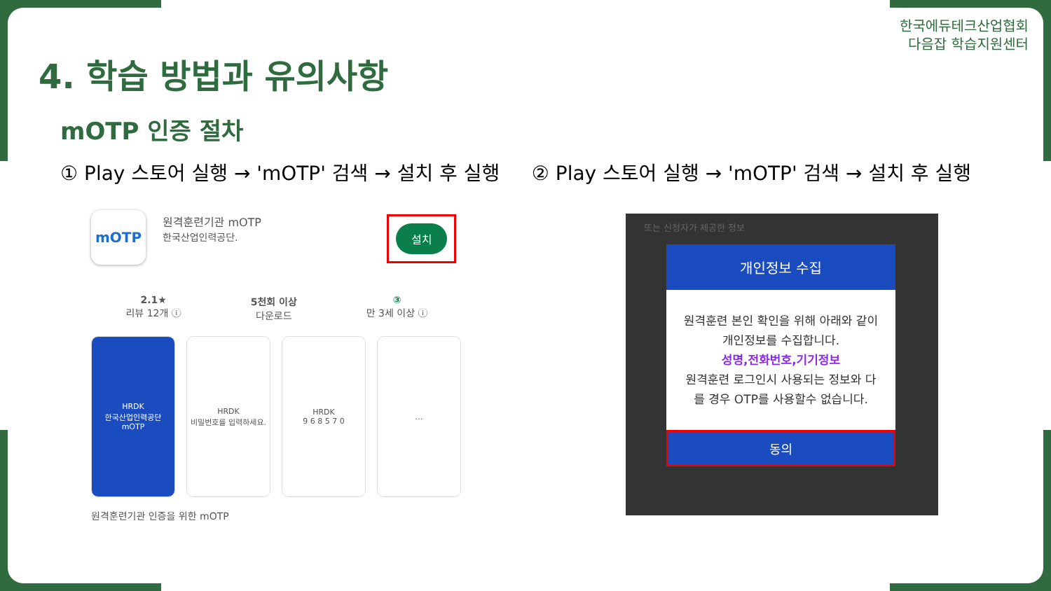한국에듀테크산업협회
다음잡 학습지원센터
4. 학습 방법과 유의사항
mOTP 인증 절차
① Play 스토어 실행 → 'mOTP' 검색 → 설치 후 실행 ② Play 스토어 실행 → 'mOTP' 검색 → 설치 후 실행
mOTP
원격훈련기관 mOTP
한국산업인력공단.
설치
2.1★
리뷰 12개 ⓘ
5천회 이상
다운로드
③
만 3세 이상 ⓘ
HRDK
한국산업인력공단
mOTP
HRDK
비밀번호를 입력하세요.
HRDK
9 6 8 5 7 0
…
원격훈련기관 인증을 위한 mOTP
또는 신청자가 제공한 정보
개인정보 수집
원격훈련 본인 확인을 위해 아래와 같이 개인정보를 수집합니다.
성명,전화번호,기기정보
원격훈련 로그인시 사용되는 정보와 다를 경우 OTP를 사용할수 없습니다.
동의